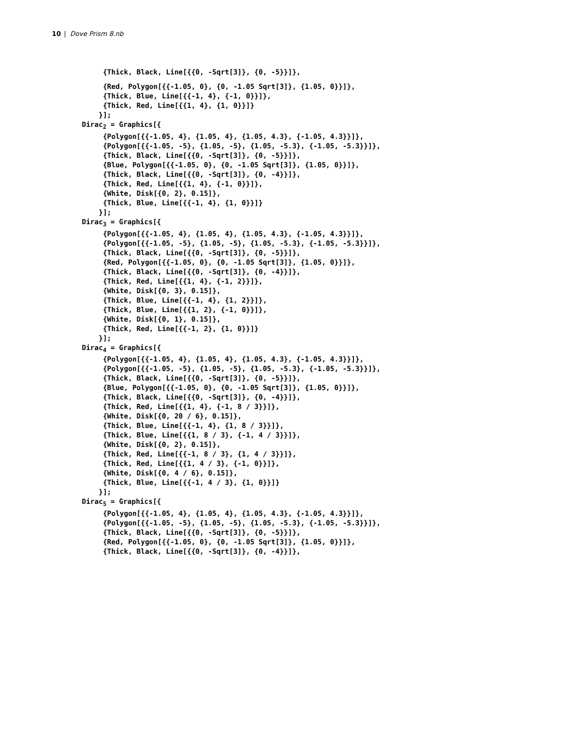10 | Dove Prism 8.nb
     {Thick, Black, Line[{{0, -Sqrt[3]}, {0, -5}}]},
     {Red, Polygon[{{-1.05, 0}, {0, -1.05 Sqrt[3]}, {1.05, 0}}]},
     {Thick, Blue, Line[{{-1, 4}, {-1, 0}}]},
     {Thick, Red, Line[{{1, 4}, {1, 0}}]}
    }];
Dirac2 = Graphics[{
     {Polygon[{{-1.05, 4}, {1.05, 4}, {1.05, 4.3}, {-1.05, 4.3}}]},
     {Polygon[{{-1.05, -5}, {1.05, -5}, {1.05, -5.3}, {-1.05, -5.3}}]},
     {Thick, Black, Line[{{0, -Sqrt[3]}, {0, -5}}]},
     {Blue, Polygon[{{-1.05, 0}, {0, -1.05 Sqrt[3]}, {1.05, 0}}]},
     {Thick, Black, Line[{{0, -Sqrt[3]}, {0, -4}}]},
     {Thick, Red, Line[{{1, 4}, {-1, 0}}]},
     {White, Disk[{0, 2}, 0.15]},
     {Thick, Blue, Line[{{-1, 4}, {1, 0}}]}
    }];
Dirac3 = Graphics[{
     {Polygon[{{-1.05, 4}, {1.05, 4}, {1.05, 4.3}, {-1.05, 4.3}}]},
     {Polygon[{{-1.05, -5}, {1.05, -5}, {1.05, -5.3}, {-1.05, -5.3}}]},
     {Thick, Black, Line[{{0, -Sqrt[3]}, {0, -5}}]},
     {Red, Polygon[{{-1.05, 0}, {0, -1.05 Sqrt[3]}, {1.05, 0}}]},
     {Thick, Black, Line[{{0, -Sqrt[3]}, {0, -4}}]},
     {Thick, Red, Line[{{1, 4}, {-1, 2}}]},
     {White, Disk[{0, 3}, 0.15]},
     {Thick, Blue, Line[{{-1, 4}, {1, 2}}]},
     {Thick, Blue, Line[{{1, 2}, {-1, 0}}]},
     {White, Disk[{0, 1}, 0.15]},
     {Thick, Red, Line[{{-1, 2}, {1, 0}}]}
    }];
Dirac4 = Graphics[{
     {Polygon[{{-1.05, 4}, {1.05, 4}, {1.05, 4.3}, {-1.05, 4.3}}]},
     {Polygon[{{-1.05, -5}, {1.05, -5}, {1.05, -5.3}, {-1.05, -5.3}}]},
     {Thick, Black, Line[{{0, -Sqrt[3]}, {0, -5}}]},
     {Blue, Polygon[{{-1.05, 0}, {0, -1.05 Sqrt[3]}, {1.05, 0}}]},
     {Thick, Black, Line[{{0, -Sqrt[3]}, {0, -4}}]},
     {Thick, Red, Line[{{1, 4}, {-1, 8 / 3}}]},
     {White, Disk[{0, 20 / 6}, 0.15]},
     {Thick, Blue, Line[{{-1, 4}, {1, 8 / 3}}]},
     {Thick, Blue, Line[{{1, 8 / 3}, {-1, 4 / 3}}]},
     {White, Disk[{0, 2}, 0.15]},
     {Thick, Red, Line[{{-1, 8 / 3}, {1, 4 / 3}}]},
     {Thick, Red, Line[{{1, 4 / 3}, {-1, 0}}]},
     {White, Disk[{0, 4 / 6}, 0.15]},
     {Thick, Blue, Line[{{-1, 4 / 3}, {1, 0}}]}
    }];
Dirac5 = Graphics[{
     {Polygon[{{-1.05, 4}, {1.05, 4}, {1.05, 4.3}, {-1.05, 4.3}}]},
     {Polygon[{{-1.05, -5}, {1.05, -5}, {1.05, -5.3}, {-1.05, -5.3}}]},
     {Thick, Black, Line[{{0, -Sqrt[3]}, {0, -5}}]},
     {Red, Polygon[{{-1.05, 0}, {0, -1.05 Sqrt[3]}, {1.05, 0}}]},
     {Thick, Black, Line[{{0, -Sqrt[3]}, {0, -4}}]},